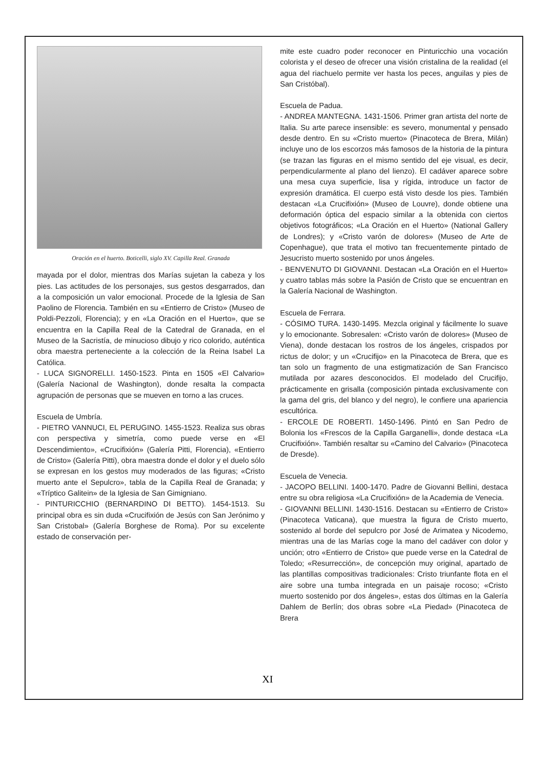Oración en el huerto. Boticelli, siglo XV. Capilla Real. Granada
mayada por el dolor, mientras dos Marías sujetan la cabeza y los pies. Las actitudes de los personajes, sus gestos desgarrados, dan a la composición un valor emocional. Procede de la Iglesia de San Paolino de Florencia. También en su «Entierro de Cristo» (Museo de Poldi-Pezzoli, Florencia); y en «La Oración en el Huerto», que se encuentra en la Capilla Real de la Catedral de Granada, en el Museo de la Sacristía, de minucioso dibujo y rico colorido, auténtica obra maestra perteneciente a la colección de la Reina Isabel La Católica.
- LUCA SIGNORELLI. 1450-1523. Pinta en 1505 «El Calvario» (Galería Nacional de Washington), donde resalta la compacta agrupación de personas que se mueven en torno a las cruces.
Escuela de Umbría.
- PIETRO VANNUCI, EL PERUGINO. 1455-1523. Realiza sus obras con perspectiva y simetría, como puede verse en «El Descendimiento», «Crucifixión» (Galería Pitti, Florencia), «Entierro de Cristo» (Galería Pitti), obra maestra donde el dolor y el duelo sólo se expresan en los gestos muy moderados de las figuras; «Cristo muerto ante el Sepulcro», tabla de la Capilla Real de Granada; y «Tríptico Galitein» de la Iglesia de San Gimigniano.
- PINTURICCHIO (BERNARDINO DI BETTO). 1454-1513. Su principal obra es sin duda «Crucifixión de Jesús con San Jerónimo y San Cristobal» (Galería Borghese de Roma). Por su excelente estado de conservación per-
mite este cuadro poder reconocer en Pinturicchio una vocación colorista y el deseo de ofrecer una visión cristalina de la realidad (el agua del riachuelo permite ver hasta los peces, anguilas y pies de San Cristóbal).
Escuela de Padua.
- ANDREA MANTEGNA. 1431-1506. Primer gran artista del norte de Italia. Su arte parece insensible: es severo, monumental y pensado desde dentro. En su «Cristo muerto» (Pinacoteca de Brera, Milán) incluye uno de los escorzos más famosos de la historia de la pintura (se trazan las figuras en el mismo sentido del eje visual, es decir, perpendicularmente al plano del lienzo). El cadáver aparece sobre una mesa cuya superficie, lisa y rígida, introduce un factor de expresión dramática. El cuerpo está visto desde los pies. También destacan «La Crucifixión» (Museo de Louvre), donde obtiene una deformación óptica del espacio similar a la obtenida con ciertos objetivos fotográficos; «La Oración en el Huerto» (National Gallery de Londres); y «Cristo varón de dolores» (Museo de Arte de Copenhague), que trata el motivo tan frecuentemente pintado de Jesucristo muerto sostenido por unos ángeles.
- BENVENUTO DI GIOVANNI. Destacan «La Oración en el Huerto» y cuatro tablas más sobre la Pasión de Cristo que se encuentran en la Galería Nacional de Washington.
Escuela de Ferrara.
- CÓSIMO TURA. 1430-1495. Mezcla original y fácilmente lo suave y lo emocionante. Sobresalen: «Cristo varón de dolores» (Museo de Viena), donde destacan los rostros de los ángeles, crispados por rictus de dolor; y un «Crucifijo» en la Pinacoteca de Brera, que es tan solo un fragmento de una estigmatización de San Francisco mutilada por azares desconocidos. El modelado del Crucifijo, prácticamente en grisalla (composición pintada exclusivamente con la gama del gris, del blanco y del negro), le confiere una apariencia escultórica.
- ERCOLE DE ROBERTI. 1450-1496. Pintó en San Pedro de Bolonia los «Frescos de la Capilla Garganelli», donde destaca «La Crucifixión». También resaltar su «Camino del Calvario» (Pinacoteca de Dresde).
Escuela de Venecia.
- JACOPO BELLINI. 1400-1470. Padre de Giovanni Bellini, destaca entre su obra religiosa «La Crucifixión» de la Academia de Venecia.
- GIOVANNI BELLINI. 1430-1516. Destacan su «Entierro de Cristo» (Pinacoteca Vaticana), que muestra la figura de Cristo muerto, sostenido al borde del sepulcro por José de Arimatea y Nicodemo, mientras una de las Marías coge la mano del cadáver con dolor y unción; otro «Entierro de Cristo» que puede verse en la Catedral de Toledo; «Resurrección», de concepción muy original, apartado de las plantillas compositivas tradicionales: Cristo triunfante flota en el aire sobre una tumba integrada en un paisaje rocoso; «Cristo muerto sostenido por dos ángeles», estas dos últimas en la Galería Dahlem de Berlín; dos obras sobre «La Piedad» (Pinacoteca de Brera
XI